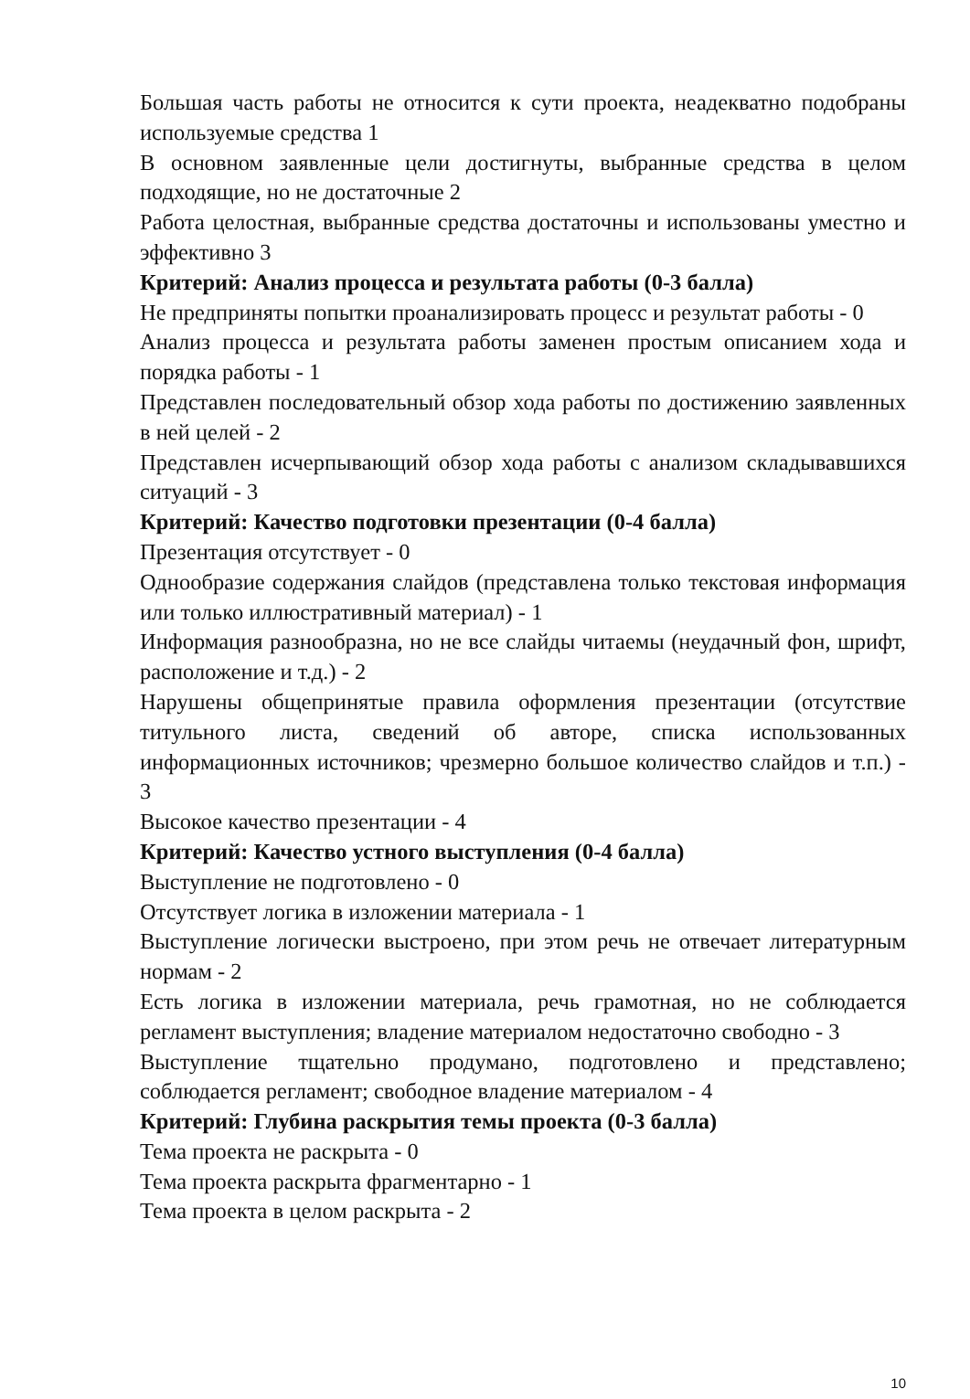Большая часть работы не относится к сути проекта, неадекватно подобраны используемые средства 1
В основном заявленные цели достигнуты, выбранные средства в целом подходящие, но не достаточные 2
Работа целостная, выбранные средства достаточны и использованы уместно и эффективно 3
Критерий: Анализ процесса и результата работы (0-3 балла)
Не предприняты попытки проанализировать процесс и результат работы - 0
Анализ процесса и результата работы заменен простым описанием хода и порядка работы - 1
Представлен последовательный обзор хода работы по достижению заявленных в ней целей - 2
Представлен исчерпывающий обзор хода работы с анализом складывавшихся ситуаций - 3
Критерий: Качество подготовки презентации (0-4 балла)
Презентация отсутствует - 0
Однообразие содержания слайдов (представлена только текстовая информация или только иллюстративный материал) - 1
Информация разнообразна, но не все слайды читаемы (неудачный фон, шрифт, расположение и т.д.) - 2
Нарушены общепринятые правила оформления презентации (отсутствие титульного листа, сведений об авторе, списка использованных информационных источников; чрезмерно большое количество слайдов и т.п.) - 3
Высокое качество презентации - 4
Критерий: Качество устного выступления (0-4 балла)
Выступление не подготовлено - 0
Отсутствует логика в изложении материала - 1
Выступление логически выстроено, при этом речь не отвечает литературным нормам - 2
Есть логика в изложении материала, речь грамотная, но не соблюдается регламент выступления; владение материалом недостаточно свободно - 3
Выступление тщательно продумано, подготовлено и представлено; соблюдается регламент; свободное владение материалом - 4
Критерий: Глубина раскрытия темы проекта (0-3 балла)
Тема проекта не раскрыта - 0
Тема проекта раскрыта фрагментарно - 1
Тема проекта в целом раскрыта - 2
10